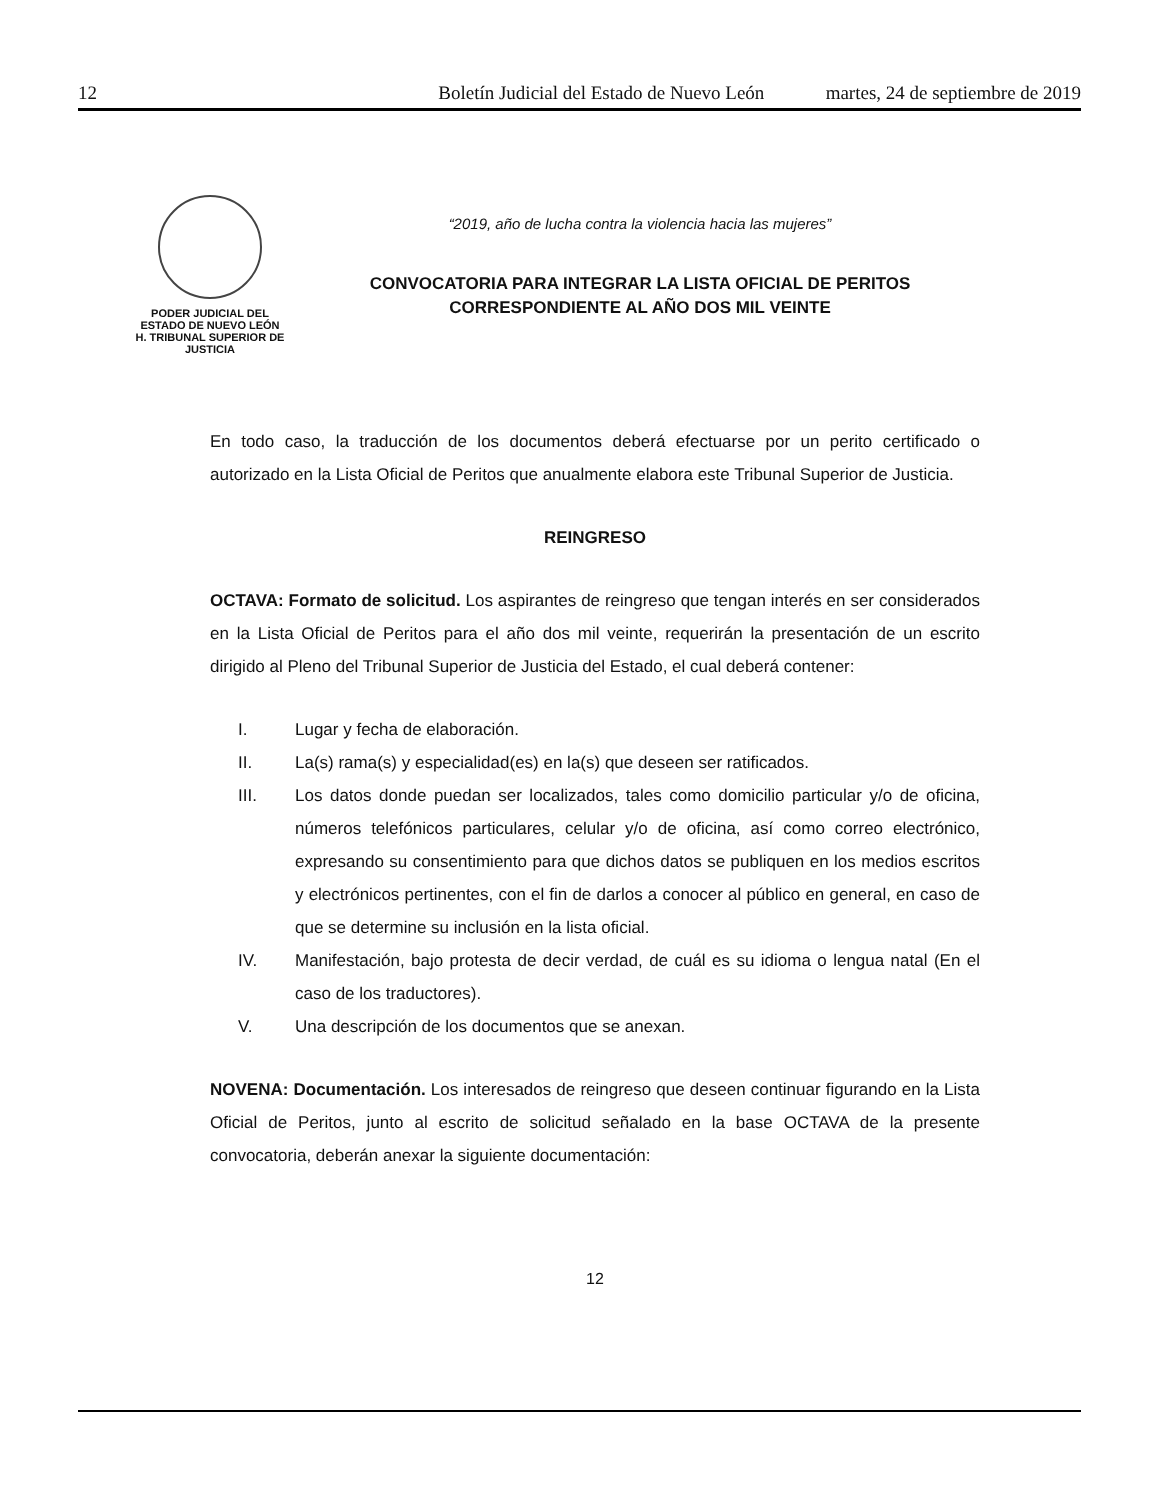12 Boletín Judicial del Estado de Nuevo León martes, 24 de septiembre de 2019
PODER JUDICIAL DEL
ESTADO DE NUEVO LEÓN
H. TRIBUNAL SUPERIOR DE
JUSTICIA
“2019, año de lucha contra la violencia hacia las mujeres”
CONVOCATORIA PARA INTEGRAR LA LISTA OFICIAL DE PERITOS
CORRESPONDIENTE AL AÑO DOS MIL VEINTE
En todo caso, la traducción de los documentos deberá efectuarse por un perito certificado o autorizado en la Lista Oficial de Peritos que anualmente elabora este Tribunal Superior de Justicia.
REINGRESO
OCTAVA: Formato de solicitud. Los aspirantes de reingreso que tengan interés en ser considerados en la Lista Oficial de Peritos para el año dos mil veinte, requerirán la presentación de un escrito dirigido al Pleno del Tribunal Superior de Justicia del Estado, el cual deberá contener:
I. Lugar y fecha de elaboración.
II. La(s) rama(s) y especialidad(es) en la(s) que deseen ser ratificados.
III. Los datos donde puedan ser localizados, tales como domicilio particular y/o de oficina, números telefónicos particulares, celular y/o de oficina, así como correo electrónico, expresando su consentimiento para que dichos datos se publiquen en los medios escritos y electrónicos pertinentes, con el fin de darlos a conocer al público en general, en caso de que se determine su inclusión en la lista oficial.
IV. Manifestación, bajo protesta de decir verdad, de cuál es su idioma o lengua natal (En el caso de los traductores).
V. Una descripción de los documentos que se anexan.
NOVENA: Documentación. Los interesados de reingreso que deseen continuar figurando en la Lista Oficial de Peritos, junto al escrito de solicitud señalado en la base OCTAVA de la presente convocatoria, deberán anexar la siguiente documentación:
12